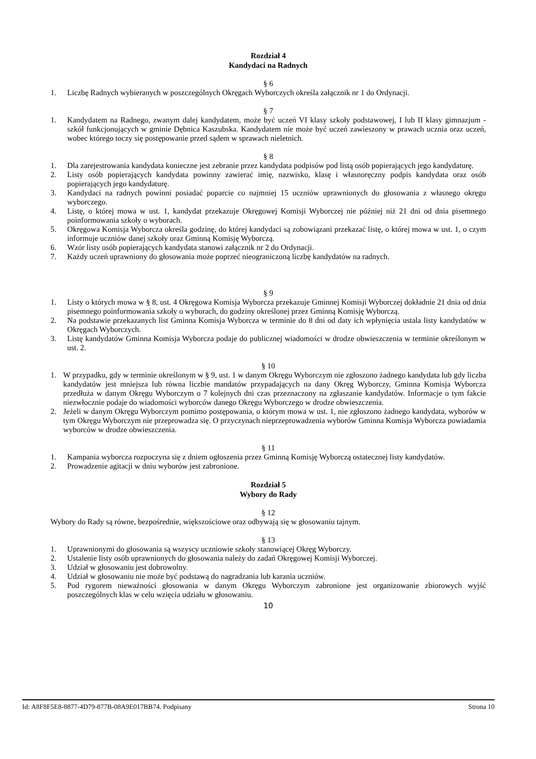Rozdział 4
Kandydaci na Radnych
§ 6
1. Liczbę Radnych wybieranych w poszczególnych Okręgach Wyborczych określa załącznik nr 1 do Ordynacji.
§ 7
1. Kandydatem na Radnego, zwanym dalej kandydatem, może być uczeń VI klasy szkoły podstawowej, I lub II klasy gimnazjum - szkół funkcjonujących w gminie Dębnica Kaszubska. Kandydatem nie może być uczeń zawieszony w prawach ucznia oraz uczeń, wobec którego toczy się postępowanie przed sądem w sprawach nieletnich.
§ 8
1. Dla zarejestrowania kandydata konieczne jest zebranie przez kandydata podpisów pod listą osób popierających jego kandydaturę.
2. Listy osób popierających kandydata powinny zawierać imię, nazwisko, klasę i własnoręczny podpis kandydata oraz osób popierających jego kandydaturę.
3. Kandydaci na radnych powinni posiadać poparcie co najmniej 15 uczniów uprawnionych do głosowania z własnego okręgu wyborczego.
4. Listę, o której mowa w ust. 1, kandydat przekazuje Okręgowej Komisji Wyborczej nie później niż 21 dni od dnia pisemnego poinformowania szkoły o wyborach.
5. Okręgowa Komisja Wyborcza określa godzinę, do której kandydaci są zobowiązani przekazać listę, o której mowa w ust. 1, o czym informuje uczniów danej szkoły oraz Gminną Komisję Wyborczą.
6. Wzór listy osób popierających kandydata stanowi załącznik nr 2 do Ordynacji.
7. Każdy uczeń uprawniony do głosowania może poprzeć nieograniczoną liczbę kandydatów na radnych.
§ 9
1. Listy o których mowa w § 8, ust. 4 Okręgowa Komisja Wyborcza przekazuje Gminnej Komisji Wyborczej dokładnie 21 dnia od dnia pisemnego poinformowania szkoły o wyborach, do godziny określonej przez Gminną Komisję Wyborczą.
2. Na podstawie przekazanych list Gminna Komisja Wyborcza w terminie do 8 dni od daty ich wpłynięcia ustala listy kandydatów w Okręgach Wyborczych.
3. Listę kandydatów Gminna Komisja Wyborcza podaje do publicznej wiadomości w drodze obwieszczenia w terminie określonym w ust. 2.
§ 10
1. W przypadku, gdy w terminie określonym w § 9, ust. 1 w danym Okręgu Wyborczym nie zgłoszono żadnego kandydata lub gdy liczba kandydatów jest mniejsza lub równa liczbie mandatów przypadających na dany Okręg Wyborczy, Gminna Komisja Wyborcza przedłuża w danym Okręgu Wyborczym o 7 kolejnych dni czas przeznaczony na zgłaszanie kandydatów. Informacje o tym fakcie niezwłocznie podaje do wiadomości wyborców danego Okręgu Wyborczego w drodze obwieszczenia.
2. Jeżeli w danym Okręgu Wyborczym pomimo postępowania, o którym mowa w ust. 1, nie zgłoszono żadnego kandydata, wyborów w tym Okręgu Wyborczym nie przeprowadza się. O przyczynach nieprzeprowadzenia wyborów Gminna Komisja Wyborcza powiadamia wyborców w drodze obwieszczenia.
§ 11
1. Kampania wyborcza rozpoczyna się z dniem ogłoszenia przez Gminną Komisję Wyborczą ostatecznej listy kandydatów.
2. Prowadzenie agitacji w dniu wyborów jest zabronione.
Rozdział 5
Wybory do Rady
§ 12
Wybory do Rady są równe, bezpośrednie, większościowe oraz odbywają się w głosowaniu tajnym.
§ 13
1. Uprawnionymi do głosowania są wszyscy uczniowie szkoły stanowiącej Okręg Wyborczy.
2. Ustalenie listy osób uprawnionych do głosowania należy do zadań Okręgowej Komisji Wyborczej.
3. Udział w głosowaniu jest dobrowolny.
4. Udział w głosowaniu nie może być podstawą do nagradzania lub karania uczniów.
5. Pod rygorem nieważności głosowania w danym Okręgu Wyborczym zabronione jest organizowanie zbiorowych wyjść poszczególnych klas w celu wzięcia udziału w głosowaniu.
10
Id: A8F8F5E8-8877-4D79-877B-08A9E017BB74. Podpisany Strona 10